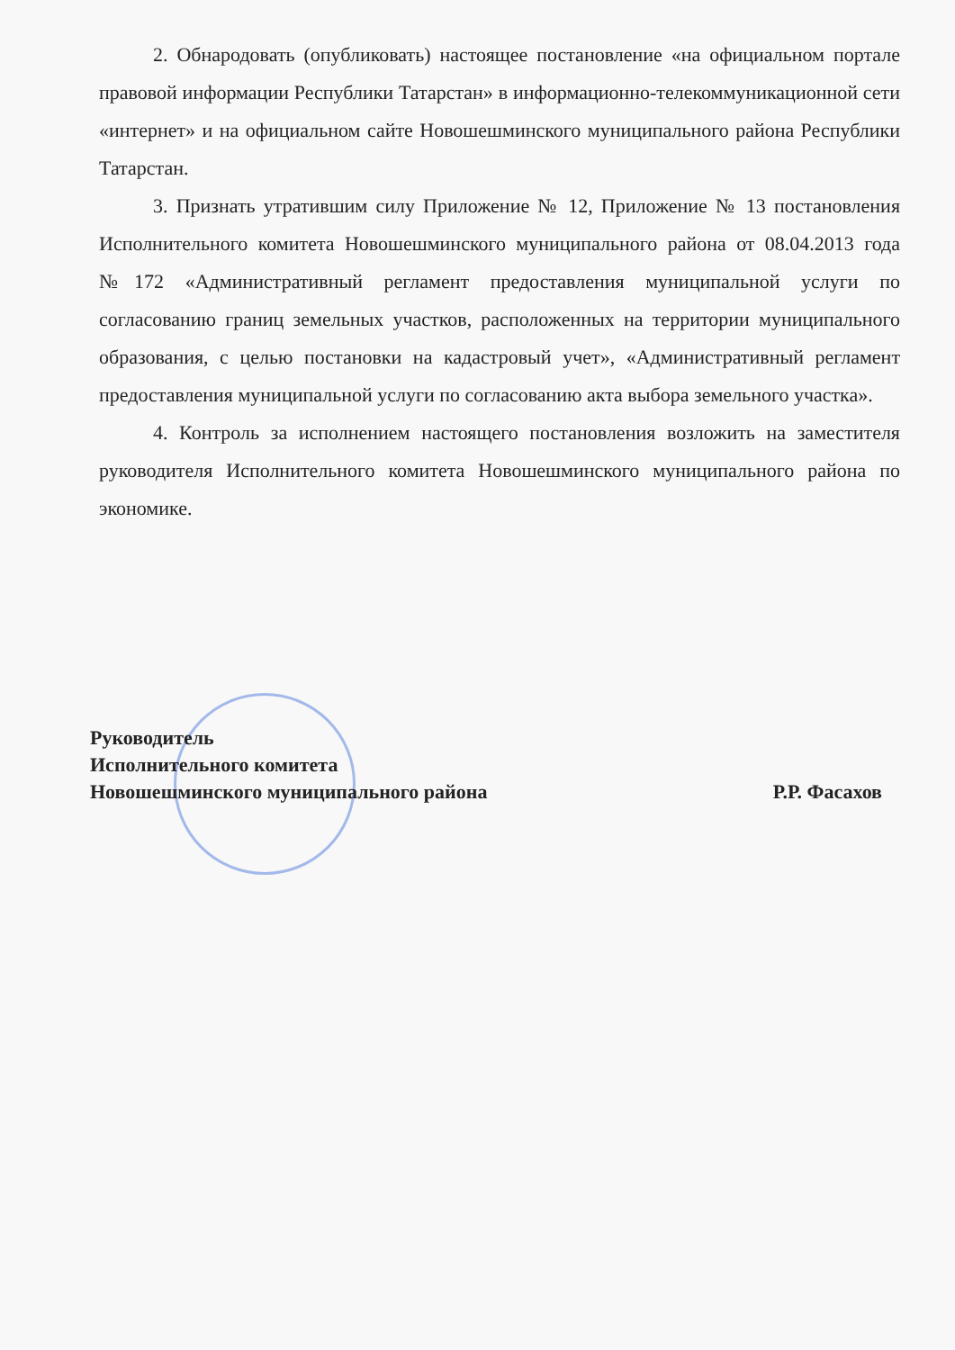2. Обнародовать (опубликовать) настоящее постановление «на официальном портале правовой информации Республики Татарстан» в информационно-телекоммуникационной сети «интернет» и на официальном сайте Новошешминского муниципального района Республики Татарстан.
3. Признать утратившим силу Приложение № 12, Приложение № 13 постановления Исполнительного комитета Новошешминского муниципального района от 08.04.2013 года №172 «Административный регламент предоставления муниципальной услуги по согласованию границ земельных участков, расположенных на территории муниципального образования, с целью постановки на кадастровый учет», «Административный регламент предоставления муниципальной услуги по согласованию акта выбора земельного участка».
4. Контроль за исполнением настоящего постановления возложить на заместителя руководителя Исполнительного комитета Новошешминского муниципального района по экономике.
Руководитель
Исполнительного комитета
Новошешминского муниципального района
Р.Р. Фасахов